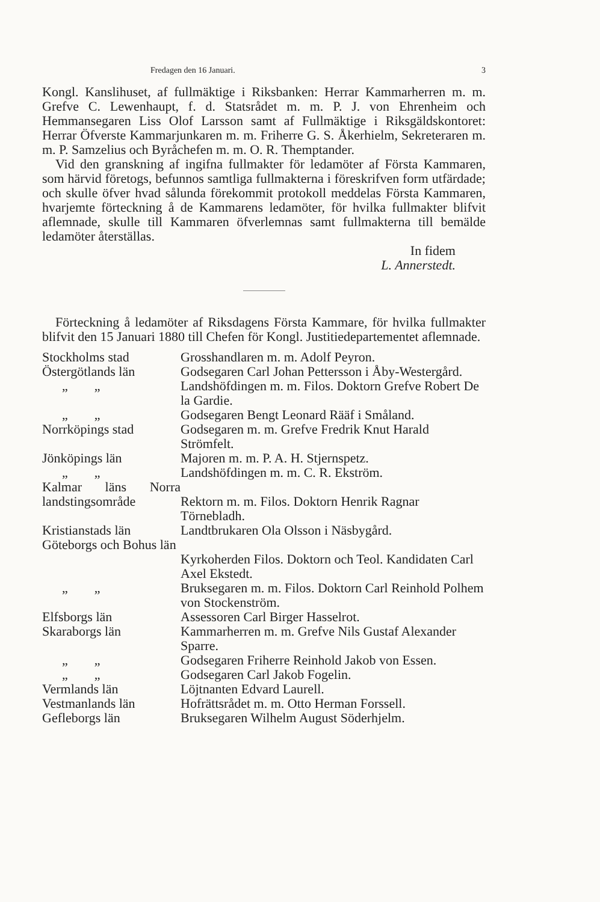Fredagen den 16 Januari. 3
Kongl. Kanslihuset, af fullmäktige i Riksbanken: Herrar Kammarherren m. m. Grefve C. Lewenhaupt, f. d. Statsrådet m. m. P. J. von Ehrenheim och Hemmansegaren Liss Olof Larsson samt af Fullmäktige i Riksgäldskontoret: Herrar Öfverste Kammarjunkaren m. m. Friherre G. S. Åkerhielm, Sekreteraren m. m. P. Samzelius och Byråchefen m. m. O. R. Themptander.
Vid den granskning af ingifna fullmakter för ledamöter af Första Kammaren, som härvid företogs, befunnos samtliga fullmakterna i föreskrifven form utfärdade; och skulle öfver hvad sålunda förekommit protokoll meddelas Första Kammaren, hvarjemte förteckning å de Kammarens ledamöter, för hvilka fullmakter blifvit aflemnade, skulle till Kammaren öfverlemnas samt fullmakterna till bemälde ledamöter återställas.
In fidem
L. Annerstedt.
Förteckning å ledamöter af Riksdagens Första Kammare, för hvilka fullmakter blifvit den 15 Januari 1880 till Chefen för Kongl. Justitiedepartementet aflemnade.
| Stockholms stad | Grosshandlaren m. m. Adolf Peyron. |
| Östergötlands län | Godsegaren Carl Johan Pettersson i Åby-Westergård. |
| „ „ | Landshöfdingen m. m. Filos. Doktorn Grefve Robert De la Gardie. |
| „ „ | Godsegaren Bengt Leonard Rääf i Småland. |
| Norrköpings stad | Godsegaren m. m. Grefve Fredrik Knut Harald Strömfelt. |
| Jönköpings län | Majoren m. m. P. A. H. Stjernspetz. |
| „ „ | Landshöfdingen m. m. C. R. Ekström. |
| Kalmar läns Norra landstingsområde | Rektorn m. m. Filos. Doktorn Henrik Ragnar Törnebladh. |
| Kristianstads län | Landtbrukaren Ola Olsson i Näsbygård. |
| Göteborgs och Bohus län | Kyrkoherden Filos. Doktorn och Teol. Kandidaten Carl Axel Ekstedt. |
| „ „ | Bruksegaren m. m. Filos. Doktorn Carl Reinhold Polhem von Stockenström. |
| Elfsborgs län | Assessoren Carl Birger Hasselrot. |
| Skaraborgs län | Kammarherren m. m. Grefve Nils Gustaf Alexander Sparre. |
| „ „ | Godsegaren Friherre Reinhold Jakob von Essen. |
| „ „ | Godsegaren Carl Jakob Fogelin. |
| Vermlands län | Löjtnanten Edvard Laurell. |
| Vestmanlands län | Hofrättsrådet m. m. Otto Herman Forssell. |
| Gefleborgs län | Bruksegaren Wilhelm August Söderhjelm. |